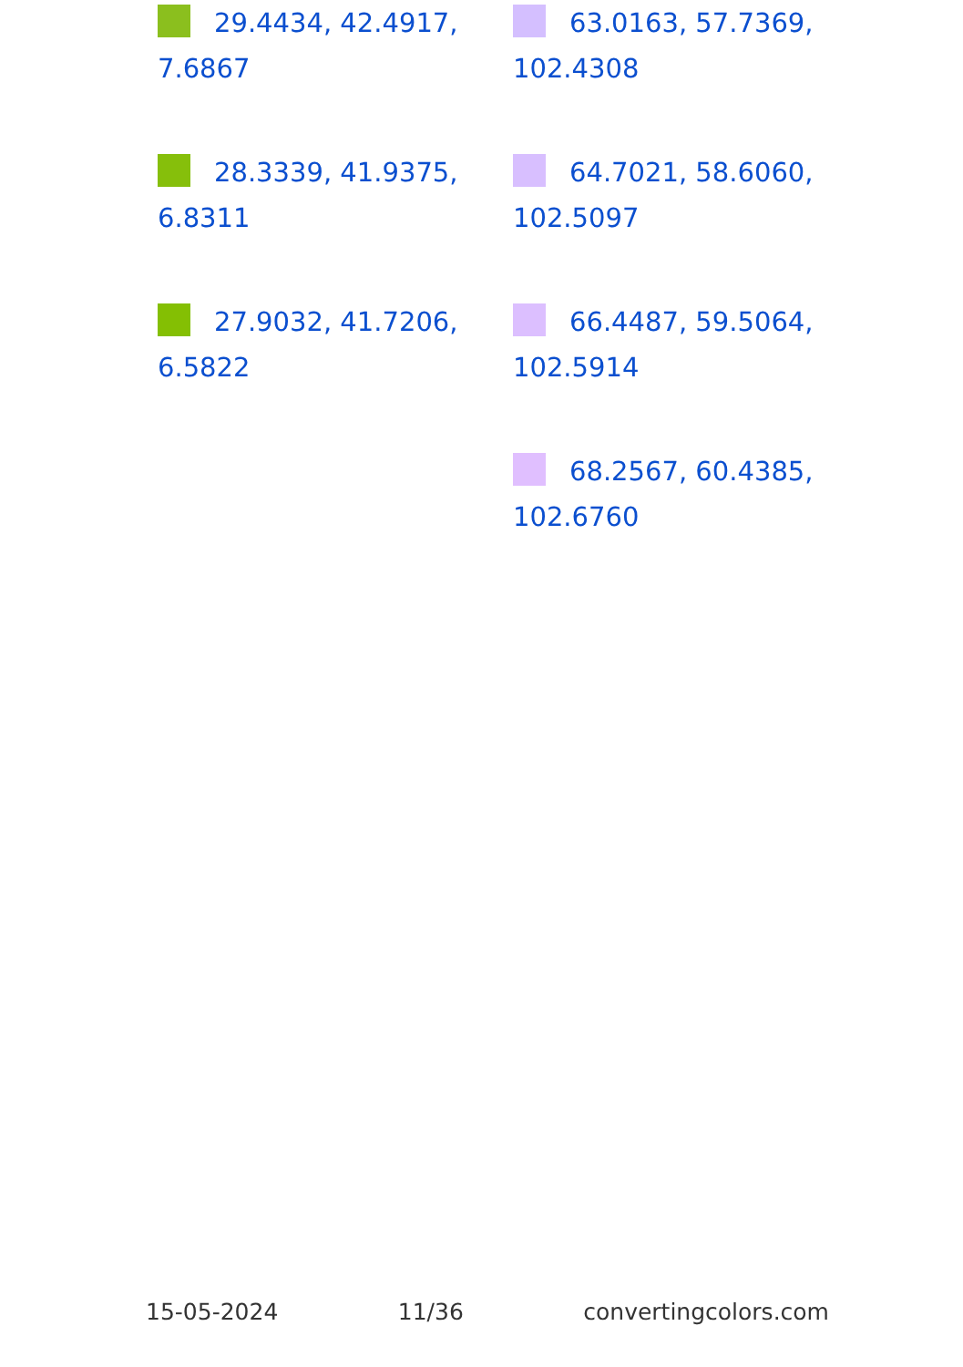29.4434, 42.4917, 7.6867
28.3339, 41.9375, 6.8311
27.9032, 41.7206, 6.5822
63.0163, 57.7369, 102.4308
64.7021, 58.6060, 102.5097
66.4487, 59.5064, 102.5914
68.2567, 60.4385, 102.6760
15-05-2024 11/36 convertingcolors.com